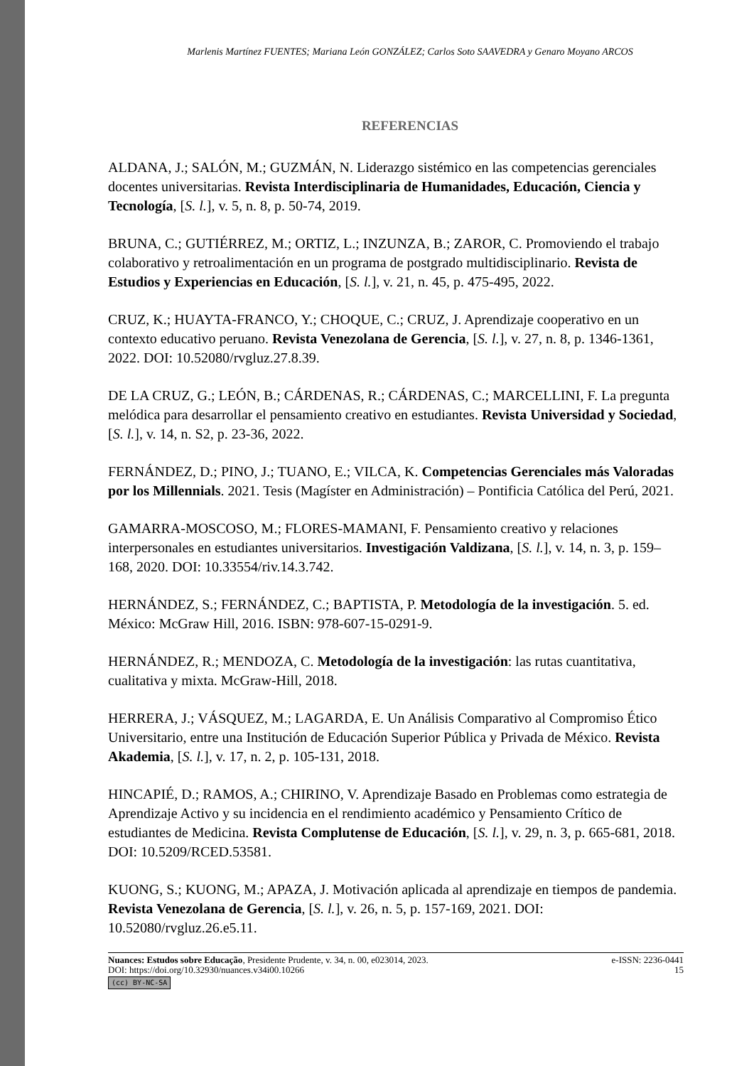Marlenis Martínez FUENTES; Mariana León GONZÁLEZ; Carlos Soto SAAVEDRA y Genaro Moyano ARCOS
REFERENCIAS
ALDANA, J.; SALÓN, M.; GUZMÁN, N. Liderazgo sistémico en las competencias gerenciales docentes universitarias. Revista Interdisciplinaria de Humanidades, Educación, Ciencia y Tecnología, [S. l.], v. 5, n. 8, p. 50-74, 2019.
BRUNA, C.; GUTIÉRREZ, M.; ORTIZ, L.; INZUNZA, B.; ZAROR, C. Promoviendo el trabajo colaborativo y retroalimentación en un programa de postgrado multidisciplinario. Revista de Estudios y Experiencias en Educación, [S. l.], v. 21, n. 45, p. 475-495, 2022.
CRUZ, K.; HUAYTA-FRANCO, Y.; CHOQUE, C.; CRUZ, J. Aprendizaje cooperativo en un contexto educativo peruano. Revista Venezolana de Gerencia, [S. l.], v. 27, n. 8, p. 1346-1361, 2022. DOI: 10.52080/rvgluz.27.8.39.
DE LA CRUZ, G.; LEÓN, B.; CÁRDENAS, R.; CÁRDENAS, C.; MARCELLINI, F. La pregunta melódica para desarrollar el pensamiento creativo en estudiantes. Revista Universidad y Sociedad, [S. l.], v. 14, n. S2, p. 23-36, 2022.
FERNÁNDEZ, D.; PINO, J.; TUANO, E.; VILCA, K. Competencias Gerenciales más Valoradas por los Millennials. 2021. Tesis (Magíster en Administración) – Pontificia Católica del Perú, 2021.
GAMARRA-MOSCOSO, M.; FLORES-MAMANI, F. Pensamiento creativo y relaciones interpersonales en estudiantes universitarios. Investigación Valdizana, [S. l.], v. 14, n. 3, p. 159–168, 2020. DOI: 10.33554/riv.14.3.742.
HERNÁNDEZ, S.; FERNÁNDEZ, C.; BAPTISTA, P. Metodología de la investigación. 5. ed. México: McGraw Hill, 2016. ISBN: 978-607-15-0291-9.
HERNÁNDEZ, R.; MENDOZA, C. Metodología de la investigación: las rutas cuantitativa, cualitativa y mixta. McGraw-Hill, 2018.
HERRERA, J.; VÁSQUEZ, M.; LAGARDA, E. Un Análisis Comparativo al Compromiso Ético Universitario, entre una Institución de Educación Superior Pública y Privada de México. Revista Akademia, [S. l.], v. 17, n. 2, p. 105-131, 2018.
HINCAPIÉ, D.; RAMOS, A.; CHIRINO, V. Aprendizaje Basado en Problemas como estrategia de Aprendizaje Activo y su incidencia en el rendimiento académico y Pensamiento Crítico de estudiantes de Medicina. Revista Complutense de Educación, [S. l.], v. 29, n. 3, p. 665-681, 2018. DOI: 10.5209/RCED.53581.
KUONG, S.; KUONG, M.; APAZA, J. Motivación aplicada al aprendizaje en tiempos de pandemia. Revista Venezolana de Gerencia, [S. l.], v. 26, n. 5, p. 157-169, 2021. DOI: 10.52080/rvgluz.26.e5.11.
Nuances: Estudos sobre Educação, Presidente Prudente, v. 34, n. 00, e023014, 2023. e-ISSN: 2236-0441
DOI: https://doi.org/10.32930/nuances.v34i00.10266 15
(cc) BY-NC-SA